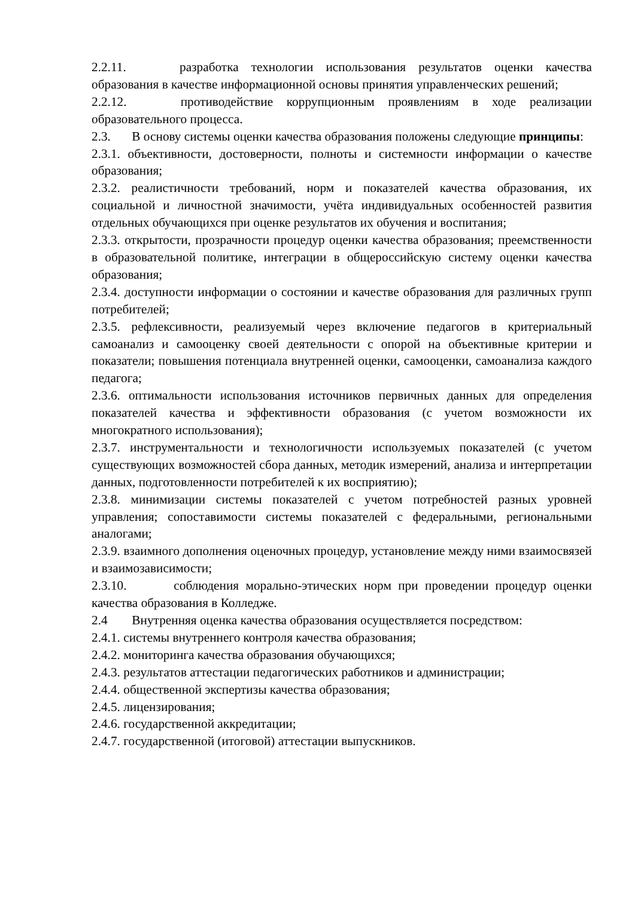2.2.11. разработка технологии использования результатов оценки качества образования в качестве информационной основы принятия управленческих решений;
2.2.12. противодействие коррупционным проявлениям в ходе реализации образовательного процесса.
2.3. В основу системы оценки качества образования положены следующие принципы:
2.3.1. объективности, достоверности, полноты и системности информации о качестве образования;
2.3.2. реалистичности требований, норм и показателей качества образования, их социальной и личностной значимости, учёта индивидуальных особенностей развития отдельных обучающихся при оценке результатов их обучения и воспитания;
2.3.3. открытости, прозрачности процедур оценки качества образования; преемственности в образовательной политике, интеграции в общероссийскую систему оценки качества образования;
2.3.4. доступности информации о состоянии и качестве образования для различных групп потребителей;
2.3.5. рефлексивности, реализуемый через включение педагогов в критериальный самоанализ и самооценку своей деятельности с опорой на объективные критерии и показатели; повышения потенциала внутренней оценки, самооценки, самоанализа каждого педагога;
2.3.6. оптимальности использования источников первичных данных для определения показателей качества и эффективности образования (с учетом возможности их многократного использования);
2.3.7. инструментальности и технологичности используемых показателей (с учетом существующих возможностей сбора данных, методик измерений, анализа и интерпретации данных, подготовленности потребителей к их восприятию);
2.3.8. минимизации системы показателей с учетом потребностей разных уровней управления; сопоставимости системы показателей с федеральными, региональными аналогами;
2.3.9. взаимного дополнения оценочных процедур, установление между ними взаимосвязей и взаимозависимости;
2.3.10. соблюдения морально-этических норм при проведении процедур оценки качества образования в Колледже.
2.4 Внутренняя оценка качества образования осуществляется посредством:
2.4.1. системы внутреннего контроля качества образования;
2.4.2. мониторинга качества образования обучающихся;
2.4.3. результатов аттестации педагогических работников и администрации;
2.4.4. общественной экспертизы качества образования;
2.4.5. лицензирования;
2.4.6. государственной аккредитации;
2.4.7. государственной (итоговой) аттестации выпускников.